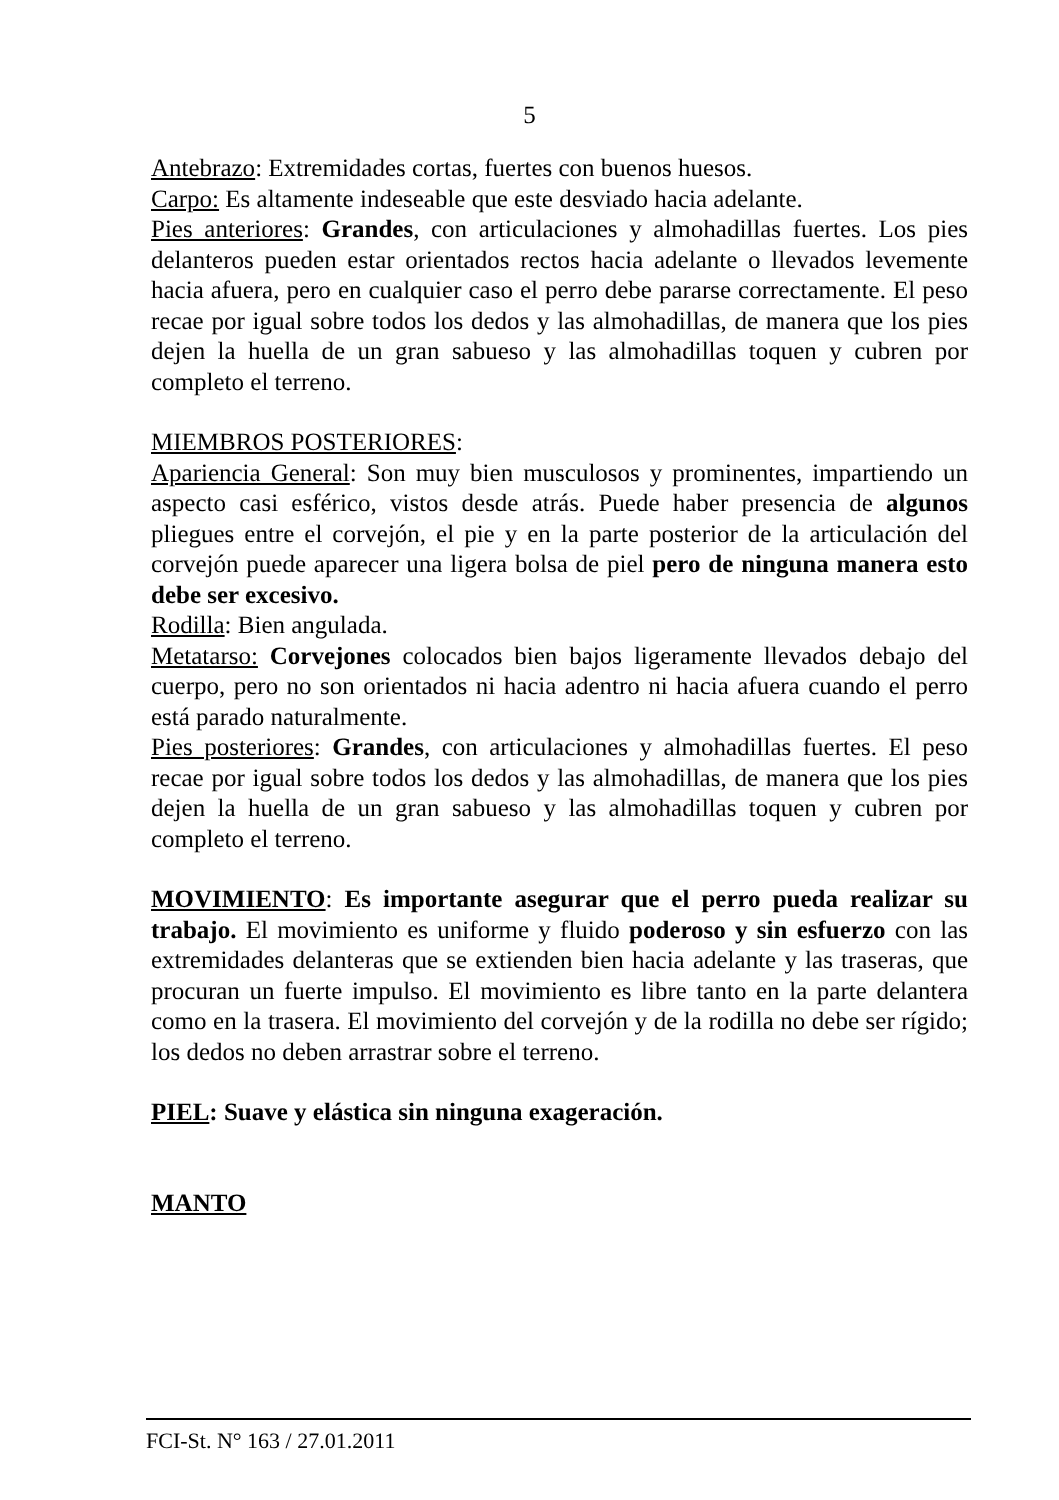5
Antebrazo: Extremidades cortas, fuertes con buenos huesos.
Carpo: Es altamente indeseable que este desviado hacia adelante.
Pies anteriores: Grandes, con articulaciones y almohadillas fuertes. Los pies delanteros pueden estar orientados rectos hacia adelante o llevados levemente hacia afuera, pero en cualquier caso el perro debe pararse correctamente. El peso recae por igual sobre todos los dedos y las almohadillas, de manera que los pies dejen la huella de un gran sabueso y las almohadillas toquen y cubren por completo el terreno.
MIEMBROS POSTERIORES:
Apariencia General: Son muy bien musculosos y prominentes, impartiendo un aspecto casi esférico, vistos desde atrás. Puede haber presencia de algunos pliegues entre el corvejón, el pie y en la parte posterior de la articulación del corvejón puede aparecer una ligera bolsa de piel pero de ninguna manera esto debe ser excesivo.
Rodilla: Bien angulada.
Metatarso: Corvejones colocados bien bajos ligeramente llevados debajo del cuerpo, pero no son orientados ni hacia adentro ni hacia afuera cuando el perro está parado naturalmente.
Pies posteriores: Grandes, con articulaciones y almohadillas fuertes. El peso recae por igual sobre todos los dedos y las almohadillas, de manera que los pies dejen la huella de un gran sabueso y las almohadillas toquen y cubren por completo el terreno.
MOVIMIENTO: Es importante asegurar que el perro pueda realizar su trabajo. El movimiento es uniforme y fluido poderoso y sin esfuerzo con las extremidades delanteras que se extienden bien hacia adelante y las traseras, que procuran un fuerte impulso. El movimiento es libre tanto en la parte delantera como en la trasera. El movimiento del corvejón y de la rodilla no debe ser rígido; los dedos no deben arrastrar sobre el terreno.
PIEL: Suave y elástica sin ninguna exageración.
MANTO
FCI-St. N° 163 / 27.01.2011